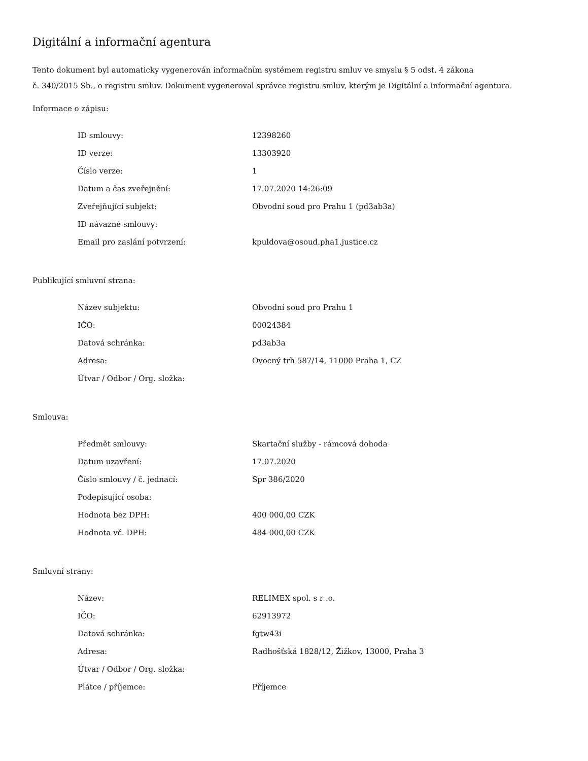Digitální a informační agentura
Tento dokument byl automaticky vygenerován informačním systémem registru smluv ve smyslu § 5 odst. 4 zákona
č. 340/2015 Sb., o registru smluv. Dokument vygeneroval správce registru smluv, kterým je Digitální a informační agentura.
Informace o zápisu:
| ID smlouvy: | 12398260 |
| ID verze: | 13303920 |
| Číslo verze: | 1 |
| Datum a čas zveřejnění: | 17.07.2020 14:26:09 |
| Zveřejňující subjekt: | Obvodní soud pro Prahu 1 (pd3ab3a) |
| ID návazné smlouvy: | |
| Email pro zaslání potvrzení: | kpuldova@osoud.pha1.justice.cz |
Publikující smluvní strana:
| Název subjektu: | Obvodní soud pro Prahu 1 |
| IČO: | 00024384 |
| Datová schránka: | pd3ab3a |
| Adresa: | Ovocný trh 587/14, 11000 Praha 1, CZ |
| Útvar / Odbor / Org. složka: | |
Smlouva:
| Předmět smlouvy: | Skartační služby - rámcová dohoda |
| Datum uzavření: | 17.07.2020 |
| Číslo smlouvy / č. jednací: | Spr 386/2020 |
| Podepisující osoba: | |
| Hodnota bez DPH: | 400 000,00 CZK |
| Hodnota vč. DPH: | 484 000,00 CZK |
Smluvní strany:
| Název: | RELIMEX spol. s r .o. |
| IČO: | 62913972 |
| Datová schránka: | fgtw43i |
| Adresa: | Radhošťská 1828/12, Žižkov, 13000, Praha 3 |
| Útvar / Odbor / Org. složka: | |
| Plátce / příjemce: | Příjemce |